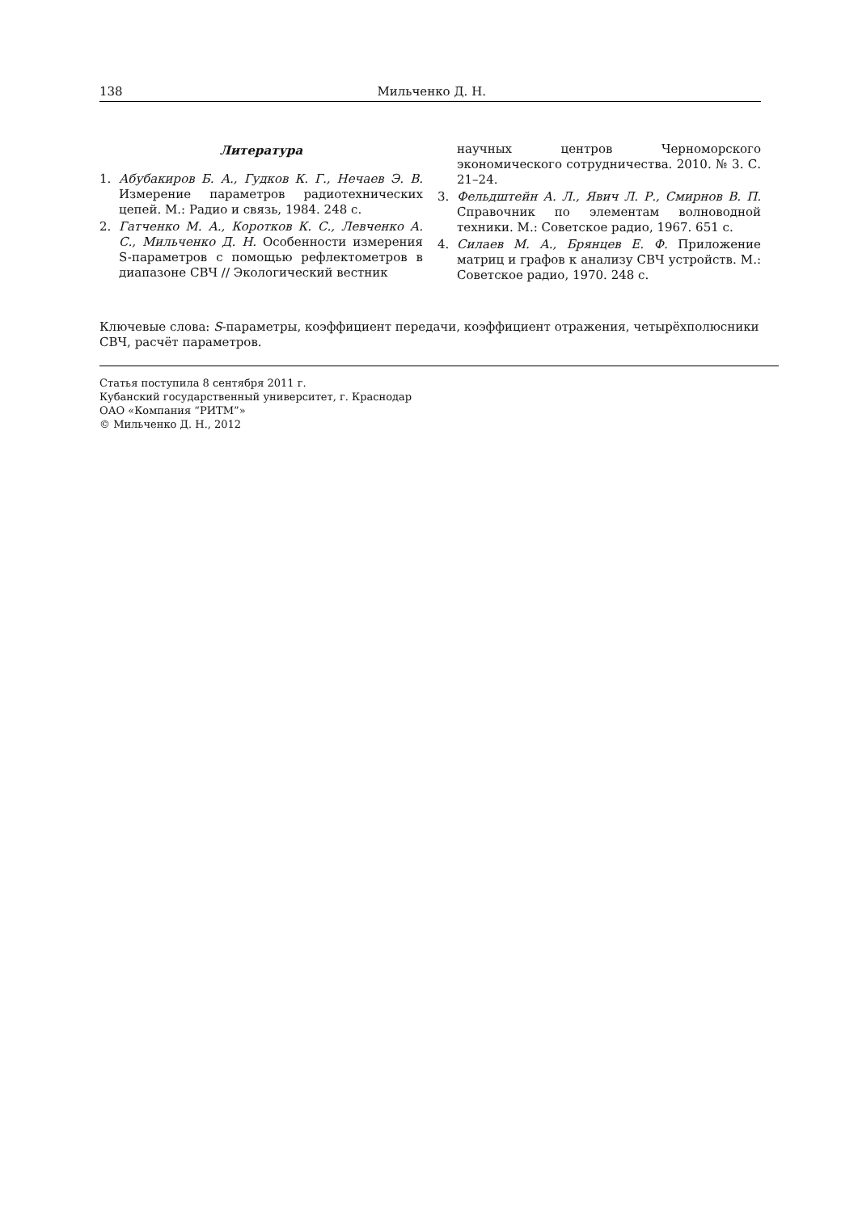138 Мильченко Д. Н.
Литература
1. Абубакиров Б. А., Гудков К. Г., Нечаев Э. В. Измерение параметров радиотехнических цепей. М.: Радио и связь, 1984. 248 с.
2. Гатченко М. А., Коротков К. С., Левченко А. С., Мильченко Д. Н. Особенности измерения S-параметров с помощью рефлектометров в диапазоне СВЧ // Экологический вестник
научных центров Черноморского экономического сотрудничества. 2010. № 3. С. 21–24.
3. Фельдштейн А. Л., Явич Л. Р., Смирнов В. П. Справочник по элементам волноводной техники. М.: Советское радио, 1967. 651 с.
4. Силаев М. А., Брянцев Е. Ф. Приложение матриц и графов к анализу СВЧ устройств. М.: Советское радио, 1970. 248 с.
Ключевые слова: S-параметры, коэффициент передачи, коэффициент отражения, четырёхполюсники СВЧ, расчёт параметров.
Статья поступила 8 сентября 2011 г.
Кубанский государственный университет, г. Краснодар
ОАО «Компания “РИТМ”»
© Мильченко Д. Н., 2012